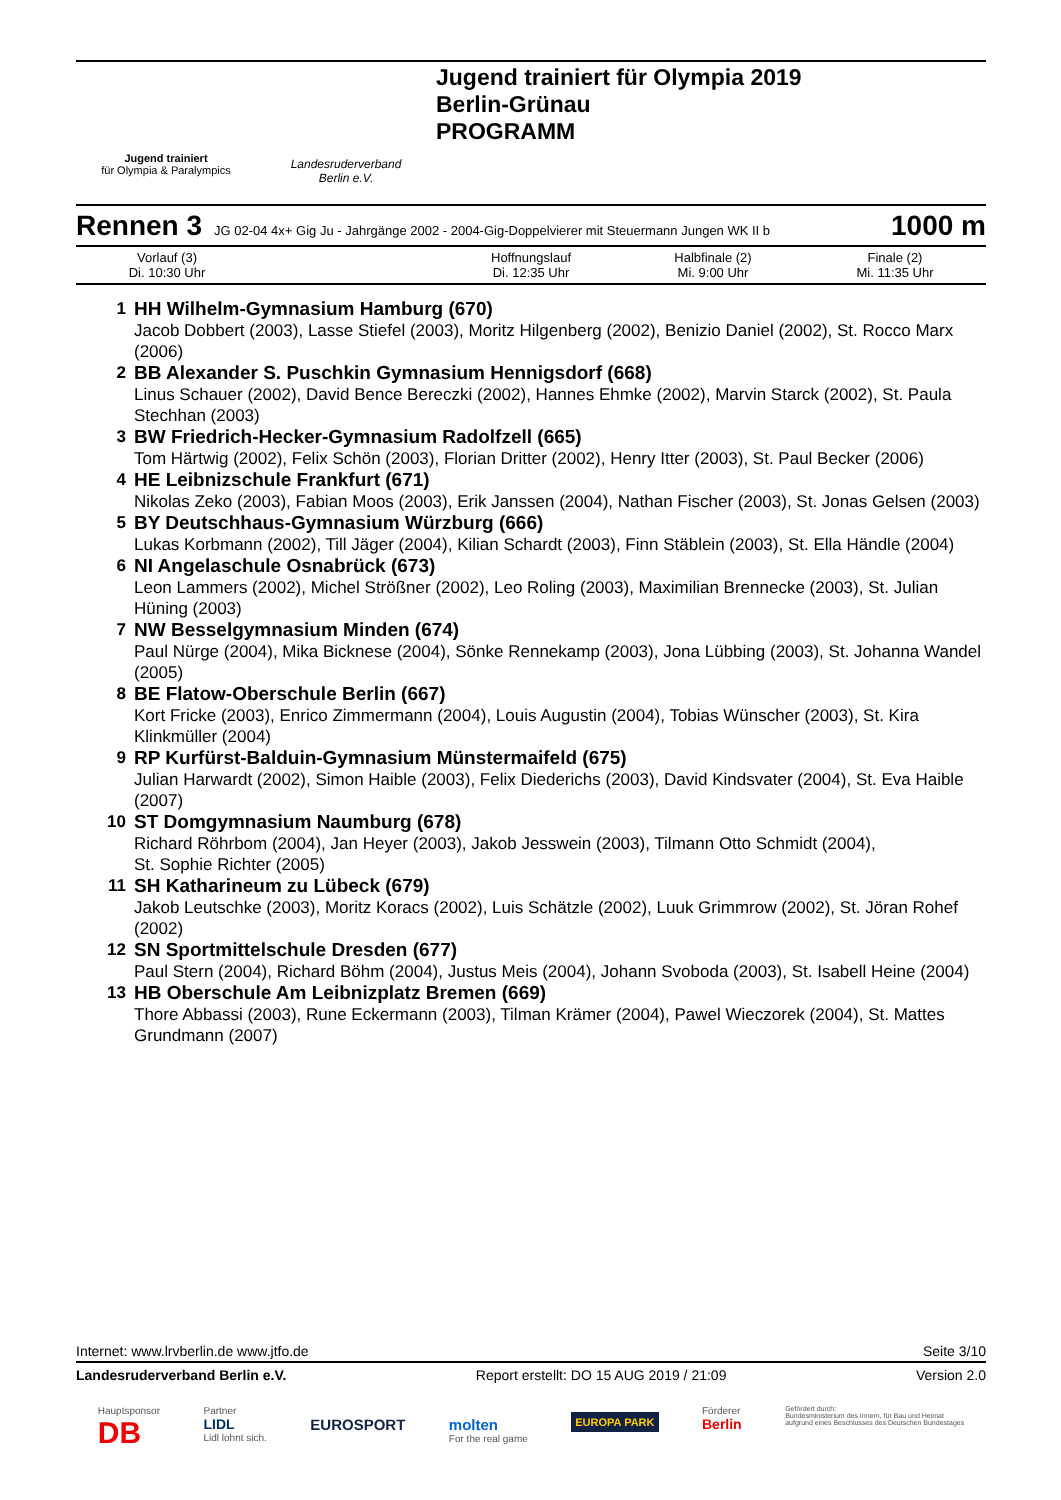Jugend trainiert
für Olympia & Paralympics
Landesruderverband
Berlin e.V.
Jugend trainiert für Olympia 2019
Berlin-Grünau
PROGRAMM
Rennen 3 JG 02-04 4x+ Gig Ju - Jahrgänge 2002 - 2004-Gig-Doppelvierer mit Steuermann Jungen WK II b 1000 m
| Vorlauf (3) Di. 10:30 Uhr | | Hoffnungslauf Di. 12:35 Uhr | Halbfinale (2) Mi. 9:00 Uhr | Finale (2) Mi. 11:35 Uhr |
1 HH Wilhelm-Gymnasium Hamburg (670)
Jacob Dobbert (2003), Lasse Stiefel (2003), Moritz Hilgenberg (2002), Benizio Daniel (2002), St. Rocco Marx (2006)
2 BB Alexander S. Puschkin Gymnasium Hennigsdorf (668)
Linus Schauer (2002), David Bence Bereczki (2002), Hannes Ehmke (2002), Marvin Starck (2002), St. Paula Stechhan (2003)
3 BW Friedrich-Hecker-Gymnasium Radolfzell (665)
Tom Härtwig (2002), Felix Schön (2003), Florian Dritter (2002), Henry Itter (2003), St. Paul Becker (2006)
4 HE Leibnizschule Frankfurt (671)
Nikolas Zeko (2003), Fabian Moos (2003), Erik Janssen (2004), Nathan Fischer (2003), St. Jonas Gelsen (2003)
5 BY Deutschhaus-Gymnasium Würzburg (666)
Lukas Korbmann (2002), Till Jäger (2004), Kilian Schardt (2003), Finn Stäblein (2003), St. Ella Händle (2004)
6 NI Angelaschule Osnabrück (673)
Leon Lammers (2002), Michel Strößner (2002), Leo Roling (2003), Maximilian Brennecke (2003), St. Julian Hüning (2003)
7 NW Besselgymnasium Minden (674)
Paul Nürge (2004), Mika Bicknese (2004), Sönke Rennekamp (2003), Jona Lübbing (2003), St. Johanna Wandel (2005)
8 BE Flatow-Oberschule Berlin (667)
Kort Fricke (2003), Enrico Zimmermann (2004), Louis Augustin (2004), Tobias Wünscher (2003), St. Kira Klinkmüller (2004)
9 RP Kurfürst-Balduin-Gymnasium Münstermaifeld (675)
Julian Harwardt (2002), Simon Haible (2003), Felix Diederichs (2003), David Kindsvater (2004), St. Eva Haible (2007)
10 ST Domgymnasium Naumburg (678)
Richard Röhrbom (2004), Jan Heyer (2003), Jakob Jesswein (2003), Tilmann Otto Schmidt (2004),
St. Sophie Richter (2005)
11 SH Katharineum zu Lübeck (679)
Jakob Leutschke (2003), Moritz Koracs (2002), Luis Schätzle (2002), Luuk Grimmrow (2002), St. Jöran Rohef (2002)
12 SN Sportmittelschule Dresden (677)
Paul Stern (2004), Richard Böhm (2004), Justus Meis (2004), Johann Svoboda (2003), St. Isabell Heine (2004)
13 HB Oberschule Am Leibnizplatz Bremen (669)
Thore Abbassi (2003), Rune Eckermann (2003), Tilman Krämer (2004), Pawel Wieczorek (2004), St. Mattes Grundmann (2007)
Internet: www.lrvberlin.de www.jtfo.de Seite 3/10
Landesruderverband Berlin e.V. Report erstellt: DO 15 AUG 2019 / 21:09 Version 2.0
Hauptsponsor
DB Partner
LIDL
Lidl lohnt sich.
EUROSPORT
molten
For the real game
EUROPA PARK Förderer
Berlin Gefördert durch:
Bundesministerium des Innern, für Bau und Heimat
aufgrund eines Beschlusses des Deutschen Bundestages